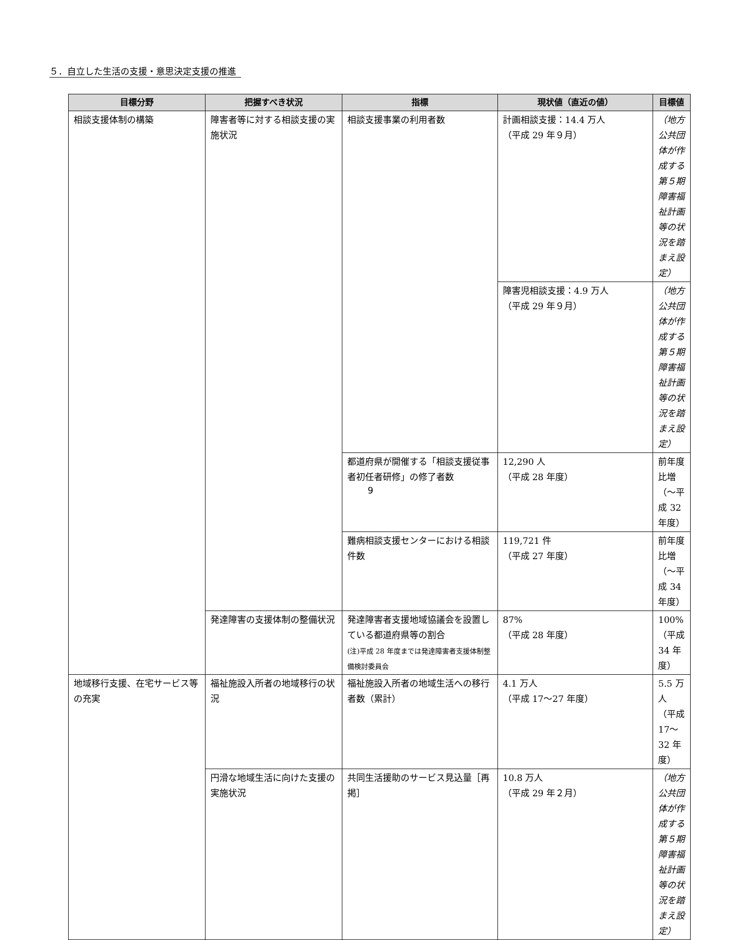５．自立した生活の支援・意思決定支援の推進
| 目標分野 | 把握すべき状況 | 指標 | 現状値（直近の値） | 目標値 |
| --- | --- | --- | --- | --- |
| 相談支援体制の構築 | 障害者等に対する相談支援の実施状況 | 相談支援事業の利用者数 | 計画相談支援：14.4 万人 （平成 29 年９月） | （地方公共団体が作成する第５期障害福祉計画等の状況を踏まえ設定） |
| | | | 障害児相談支援：4.9 万人 （平成 29 年９月） | （地方公共団体が作成する第５期障害福祉計画等の状況を踏まえ設定） |
| | | 都道府県が開催する「相談支援従事者初任者研修」の修了者数 | 12,290 人 （平成 28 年度） | 前年度比増 （～平成 32 年度） |
| | | 難病相談支援センターにおける相談件数 | 119,721 件 （平成 27 年度） | 前年度比増 （～平成 34 年度） |
| | 発達障害の支援体制の整備状況 | 発達障害者支援地域協議会を設置している都道府県等の割合 (注)平成 28 年度までは発達障害者支援体制整備検討委員会 | 87% （平成 28 年度） | 100% （平成 34 年度） |
| 地域移行支援、在宅サービス等の充実 | 福祉施設入所者の地域移行の状況 | 福祉施設入所者の地域生活への移行者数（累計） | 4.1 万人 （平成 17～27 年度） | 5.5 万人 （平成 17～32 年度） |
| | 円滑な地域生活に向けた支援の実施状況 | 共同生活援助のサービス見込量［再掲］ | 10.8 万人 （平成 29 年２月） | （地方公共団体が作成する第５期障害福祉計画等の状況を踏まえ設定） |
9